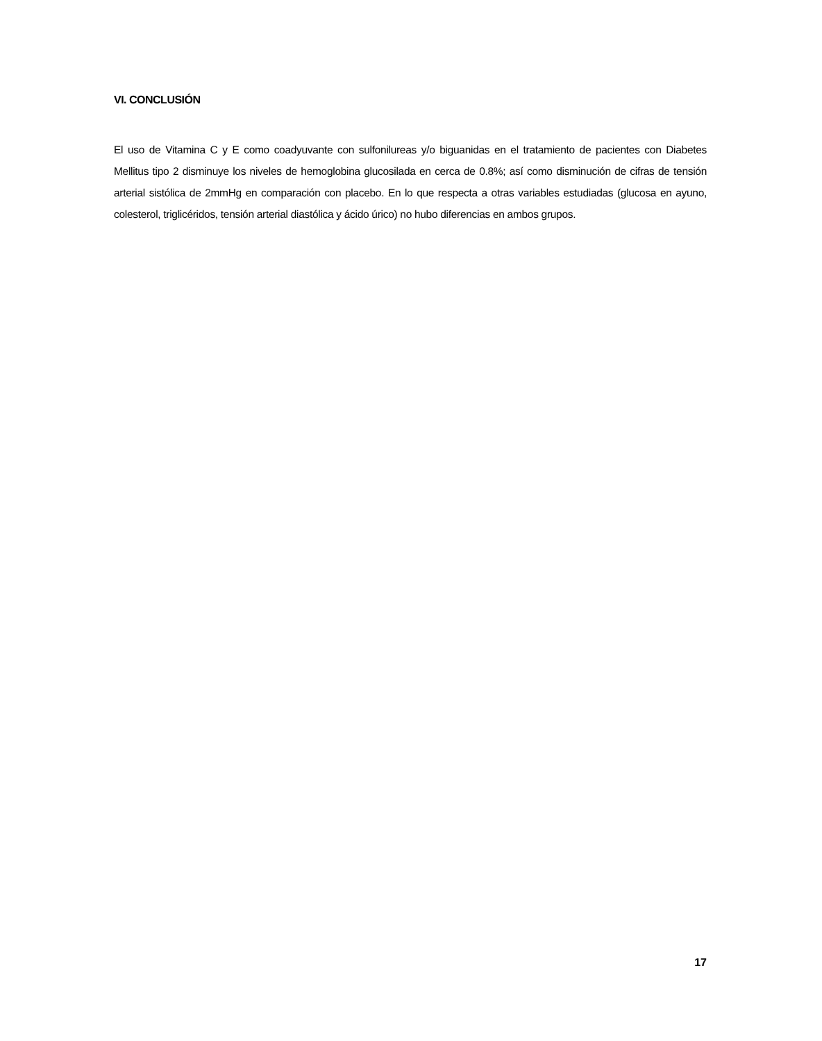VI. CONCLUSIÓN
El uso de Vitamina C y E como coadyuvante con sulfonilureas y/o biguanidas en el tratamiento de pacientes con Diabetes Mellitus tipo 2 disminuye los niveles de hemoglobina glucosilada en cerca de 0.8%; así como disminución de cifras de tensión arterial sistólica de 2mmHg en comparación con placebo. En lo que respecta a otras variables estudiadas (glucosa en ayuno, colesterol, triglicéridos, tensión arterial diastólica y ácido úrico) no hubo diferencias en ambos grupos.
17